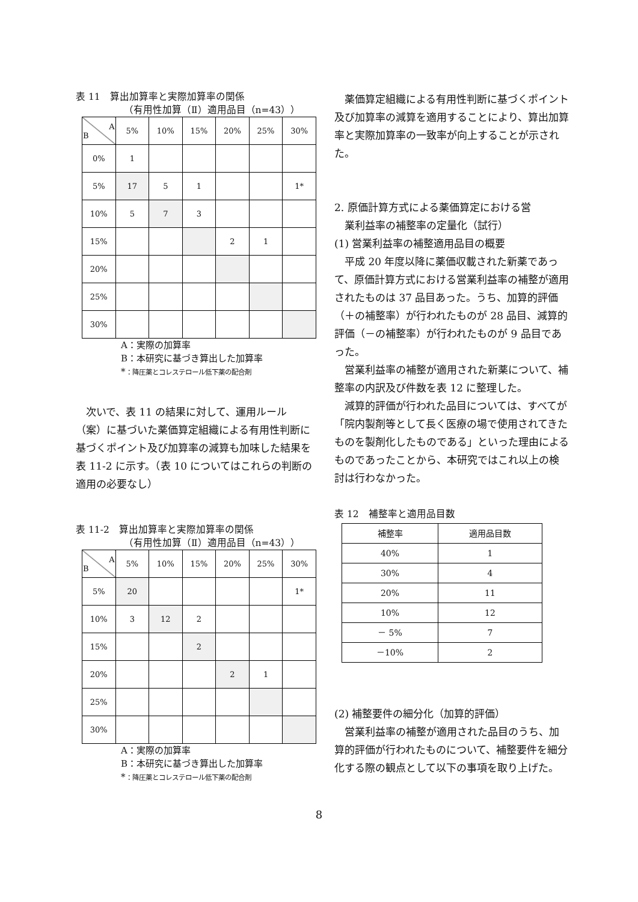表 11　算出加算率と実際加算率の関係
（有用性加算（Ⅱ）適用品目（n=43））
| A B | 5% | 10% | 15% | 20% | 25% | 30% |
| 0% | 1 | | | | | |
| 5% | 17 | 5 | 1 | | | 1* |
| 10% | 5 | 7 | 3 | | | |
| 15% | | | | 2 | 1 | |
| 20% | | | | | | |
| 25% | | | | | | |
| 30% | | | | | | |
A：実際の加算率
B：本研究に基づき算出した加算率
*：降圧薬とコレステロール低下薬の配合剤
次いで、表 11 の結果に対して、運用ルール（案）に基づいた薬価算定組織による有用性判断に基づくポイント及び加算率の減算も加味した結果を表 11-2 に示す。（表 10 についてはこれらの判断の適用の必要なし）
表 11-2　算出加算率と実際加算率の関係
（有用性加算（Ⅱ）適用品目（n=43））
| A B | 5% | 10% | 15% | 20% | 25% | 30% |
| 5% | 20 | | | | | 1* |
| 10% | 3 | 12 | 2 | | | |
| 15% | | | 2 | | | |
| 20% | | | | 2 | 1 | |
| 25% | | | | | | |
| 30% | | | | | | |
A：実際の加算率
B：本研究に基づき算出した加算率
*：降圧薬とコレステロール低下薬の配合剤
薬価算定組織による有用性判断に基づくポイント及び加算率の減算を適用することにより、算出加算率と実際加算率の一致率が向上することが示された。
2. 原価計算方式による薬価算定における営
　業利益率の補整率の定量化（試行）
(1) 営業利益率の補整適用品目の概要
平成 20 年度以降に薬価収載された新薬であって、原価計算方式における営業利益率の補整が適用されたものは 37 品目あった。うち、加算的評価（＋の補整率）が行われたものが 28 品目、減算的評価（－の補整率）が行われたものが 9 品目であった。
営業利益率の補整が適用された新薬について、補整率の内訳及び件数を表 12 に整理した。
減算的評価が行われた品目については、すべてが「院内製剤等として長く医療の場で使用されてきたものを製剤化したものである」といった理由によるものであったことから、本研究ではこれ以上の検討は行わなかった。
表 12　補整率と適用品目数
| 補整率 | 適用品目数 |
| 40% | 1 |
| 30% | 4 |
| 20% | 11 |
| 10% | 12 |
| － 5% | 7 |
| －10% | 2 |
(2) 補整要件の細分化（加算的評価）
営業利益率の補整が適用された品目のうち、加算的評価が行われたものについて、補整要件を細分化する際の観点として以下の事項を取り上げた。
8